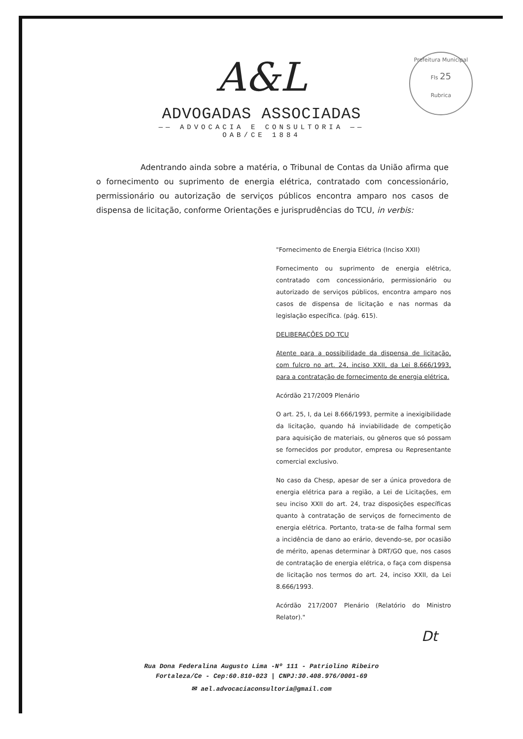Prefeitura Municipal
Fls 25
Rubrica
A&L
ADVOGADAS ASSOCIADAS
—— ADVOCACIA E CONSULTORIA ——
OAB/CE 1884
Adentrando ainda sobre a matéria, o Tribunal de Contas da União afirma que o fornecimento ou suprimento de energia elétrica, contratado com concessionário, permissionário ou autorização de serviços públicos encontra amparo nos casos de dispensa de licitação, conforme Orientações e jurisprudências do TCU, in verbis:
"Fornecimento de Energia Elétrica (Inciso XXII)
Fornecimento ou suprimento de energia elétrica, contratado com concessionário, permissionário ou autorizado de serviços públicos, encontra amparo nos casos de dispensa de licitação e nas normas da legislação específica. (pág. 615).
DELIBERAÇÕES DO TCU
Atente para a possibilidade da dispensa de licitação, com fulcro no art. 24, inciso XXII, da Lei 8.666/1993, para a contratação de fornecimento de energia elétrica.
Acórdão 217/2009 Plenário
O art. 25, I, da Lei 8.666/1993, permite a inexigibilidade da licitação, quando há inviabilidade de competição para aquisição de materiais, ou gêneros que só possam se fornecidos por produtor, empresa ou Representante comercial exclusivo.
No caso da Chesp, apesar de ser a única provedora de energia elétrica para a região, a Lei de Licitações, em seu inciso XXII do art. 24, traz disposições específicas quanto à contratação de serviços de fornecimento de energia elétrica. Portanto, trata-se de falha formal sem a incidência de dano ao erário, devendo-se, por ocasião de mérito, apenas determinar à DRT/GO que, nos casos de contratação de energia elétrica, o faça com dispensa de licitação nos termos do art. 24, inciso XXII, da Lei 8.666/1993.
Acórdão 217/2007 Plenário (Relatório do Ministro Relator)."
Dt
Rua Dona Federalina Augusto Lima -Nº 111 - Patriolino Ribeiro
Fortaleza/Ce - Cep:60.810-023 | CNPJ:30.408.976/0001-69
✉ ael.advocaciaconsultoria@gmail.com